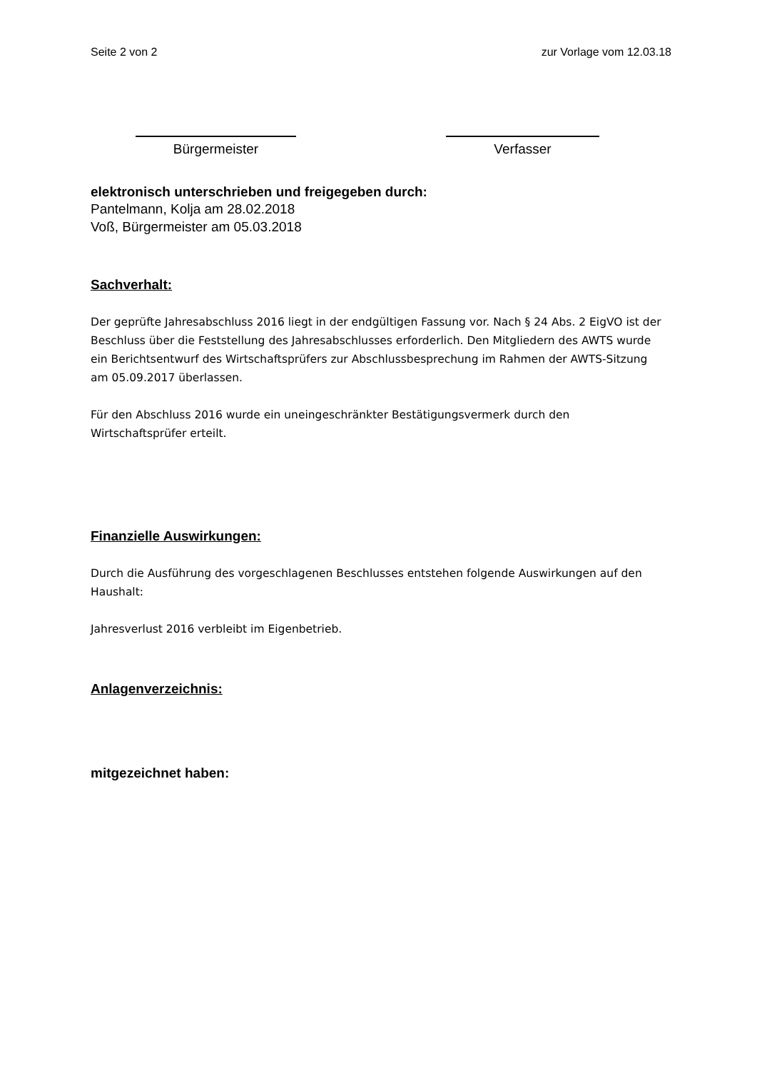Seite 2 von 2 zur Vorlage vom 12.03.18
Bürgermeister Verfasser
elektronisch unterschrieben und freigegeben durch:
Pantelmann, Kolja am 28.02.2018
Voß, Bürgermeister am 05.03.2018
Sachverhalt:
Der geprüfte Jahresabschluss 2016 liegt in der endgültigen Fassung vor. Nach § 24 Abs. 2 EigVO ist der Beschluss über die Feststellung des Jahresabschlusses erforderlich. Den Mitgliedern des AWTS wurde ein Berichtsentwurf des Wirtschaftsprüfers zur Abschlussbesprechung im Rahmen der AWTS-Sitzung am 05.09.2017 überlassen.
Für den Abschluss 2016 wurde ein uneingeschränkter Bestätigungsvermerk durch den Wirtschaftsprüfer erteilt.
Finanzielle Auswirkungen:
Durch die Ausführung des vorgeschlagenen Beschlusses entstehen folgende Auswirkungen auf den Haushalt:
Jahresverlust 2016 verbleibt im Eigenbetrieb.
Anlagenverzeichnis:
mitgezeichnet haben: